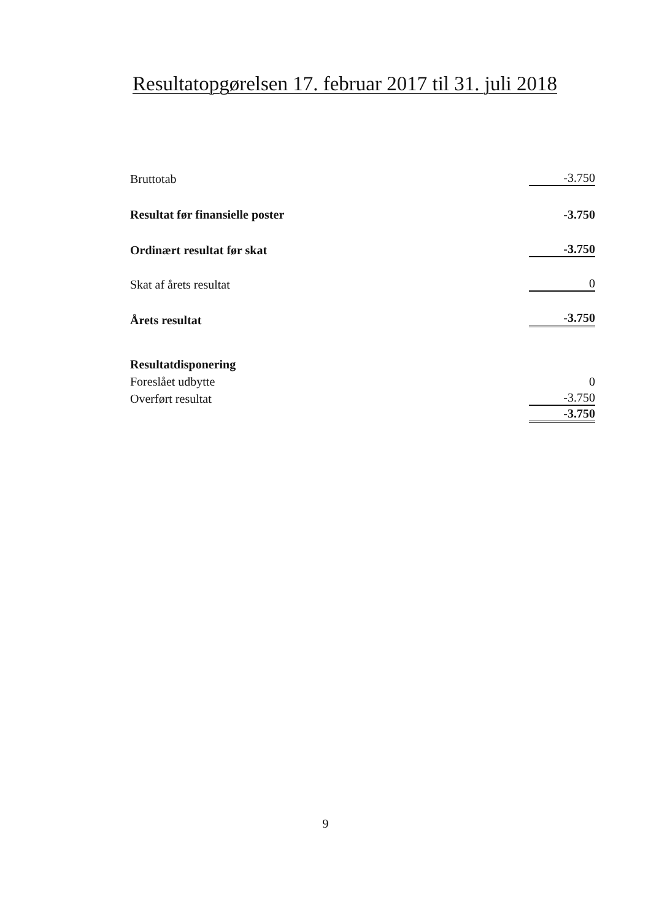Resultatopgørelsen 17. februar 2017 til 31. juli 2018
| Bruttotab | -3.750 |
| Resultat før finansielle poster | -3.750 |
| Ordinært resultat før skat | -3.750 |
| Skat af årets resultat | 0 |
| Årets resultat | -3.750 |
| Resultatdisponering | |
| Foreslået udbytte | 0 |
| Overført resultat | -3.750 |
| | -3.750 |
9